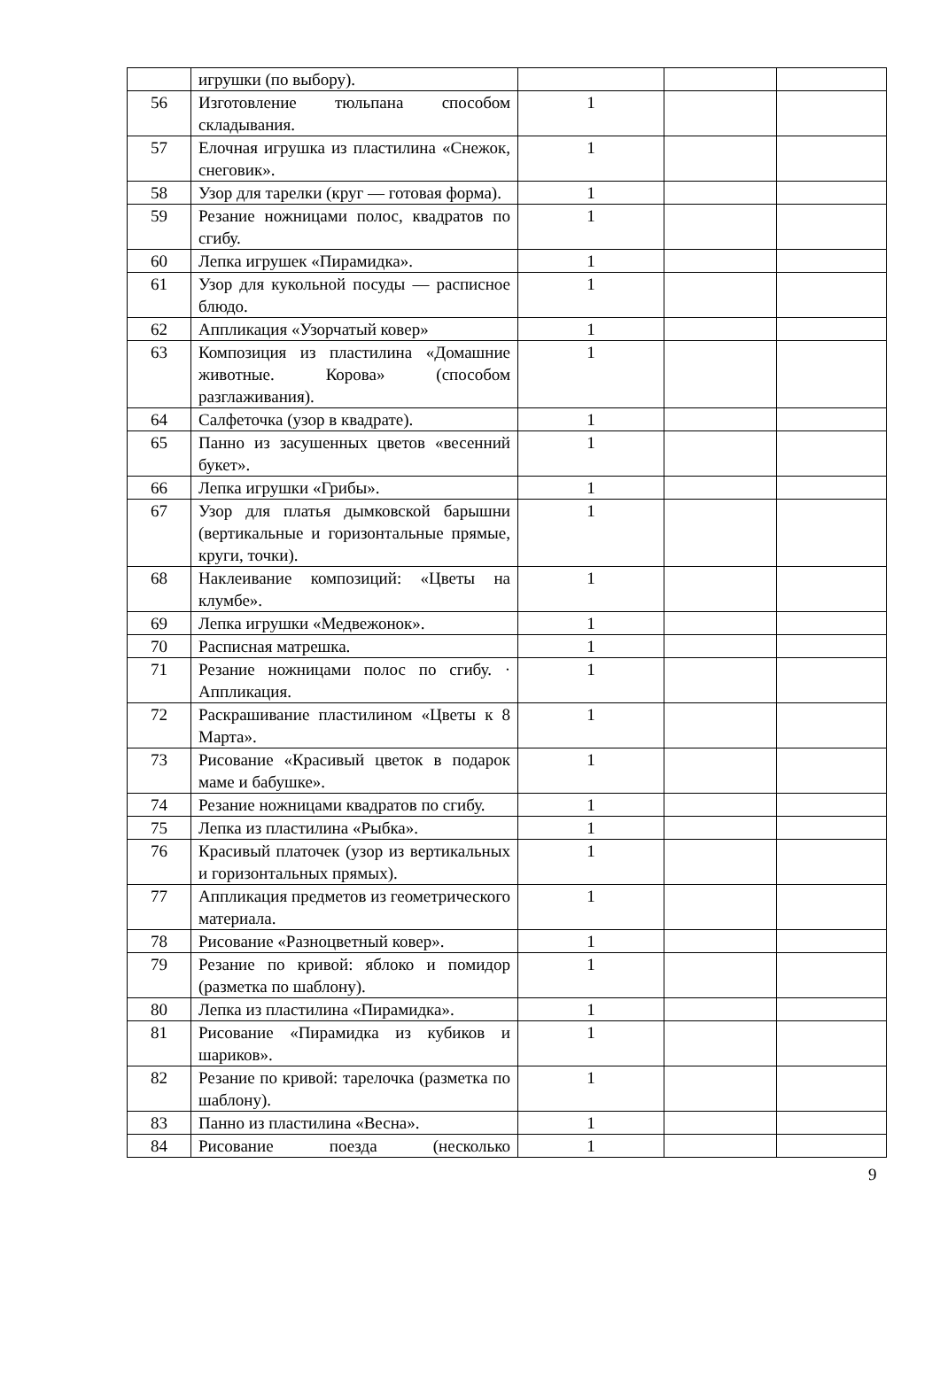| | игрушки (по выбору). | | | |
| 56 | Изготовление тюльпана способом складывания. | 1 | | |
| 57 | Елочная игрушка из пластилина «Снежок, снеговик». | 1 | | |
| 58 | Узор для тарелки (круг — готовая форма). | 1 | | |
| 59 | Резание ножницами полос, квадратов по сгибу. | 1 | | |
| 60 | Лепка игрушек «Пирамидка». | 1 | | |
| 61 | Узор для кукольной посуды — расписное блюдо. | 1 | | |
| 62 | Аппликация «Узорчатый ковер» | 1 | | |
| 63 | Композиция из пластилина «Домашние животные. Корова» (способом разглаживания). | 1 | | |
| 64 | Салфеточка (узор в квадрате). | 1 | | |
| 65 | Панно из засушенных цветов «весенний букет». | 1 | | |
| 66 | Лепка игрушки «Грибы». | 1 | | |
| 67 | Узор для платья дымковской барышни (вертикальные и горизонтальные прямые, круги, точки). | 1 | | |
| 68 | Наклеивание композиций: «Цветы на клумбе». | 1 | | |
| 69 | Лепка игрушки «Медвежонок». | 1 | | |
| 70 | Расписная матрешка. | 1 | | |
| 71 | Резание ножницами полос по сгибу. · Аппликация. | 1 | | |
| 72 | Раскрашивание пластилином «Цветы к 8 Марта». | 1 | | |
| 73 | Рисование «Красивый цветок в подарок маме и бабушке». | 1 | | |
| 74 | Резание ножницами квадратов по сгибу. | 1 | | |
| 75 | Лепка из пластилина «Рыбка». | 1 | | |
| 76 | Красивый платочек (узор из вертикальных и горизонтальных прямых). | 1 | | |
| 77 | Аппликация предметов из геометрического материала. | 1 | | |
| 78 | Рисование «Разноцветный ковер». | 1 | | |
| 79 | Резание по кривой: яблоко и помидор (разметка по шаблону). | 1 | | |
| 80 | Лепка из пластилина «Пирамидка». | 1 | | |
| 81 | Рисование «Пирамидка из кубиков и шариков». | 1 | | |
| 82 | Резание по кривой: тарелочка (разметка по шаблону). | 1 | | |
| 83 | Панно из пластилина «Весна». | 1 | | |
| 84 | Рисование поезда (несколько | 1 | | |
9